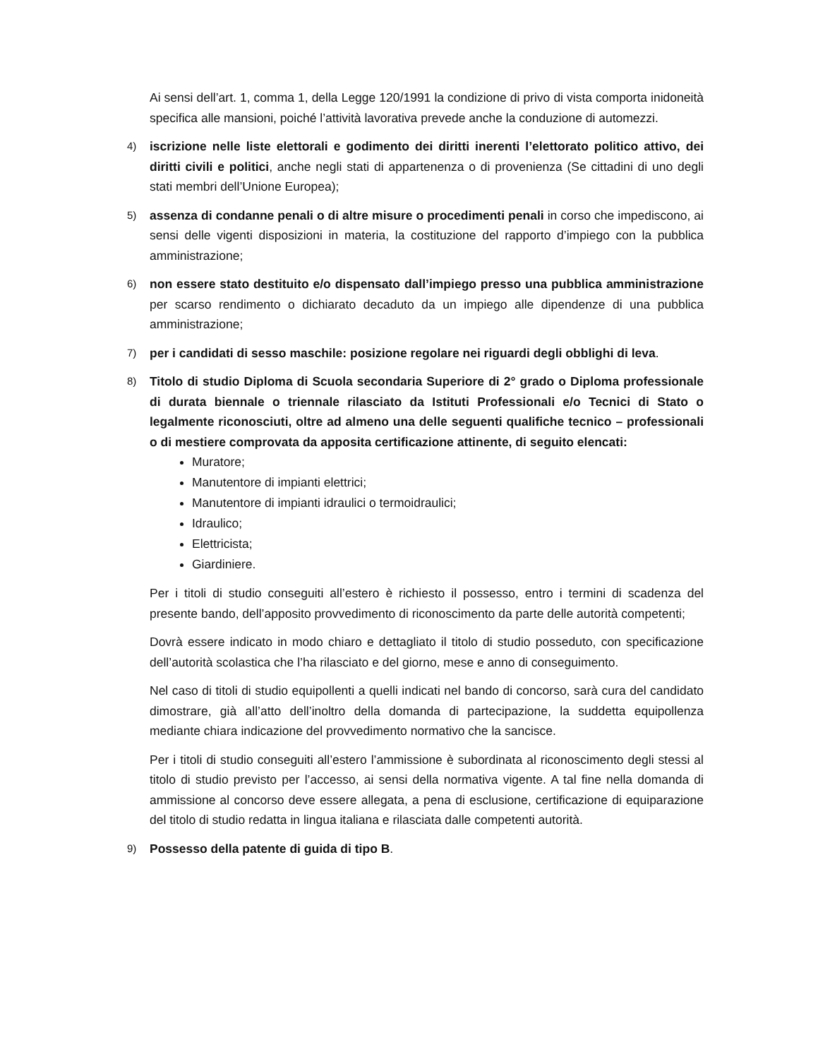Ai sensi dell’art. 1, comma 1, della Legge 120/1991 la condizione di privo di vista comporta inidoneità specifica alle mansioni, poiché l’attività lavorativa prevede anche la conduzione di automezzi.
4)
iscrizione nelle liste elettorali e godimento dei diritti inerenti l’elettorato politico attivo, dei diritti civili e politici, anche negli stati di appartenenza o di provenienza (Se cittadini di uno degli stati membri dell’Unione Europea);
5)
assenza di condanne penali o di altre misure o procedimenti penali in corso che impediscono, ai sensi delle vigenti disposizioni in materia, la costituzione del rapporto d’impiego con la pubblica amministrazione;
6)
non essere stato destituito e/o dispensato dall’impiego presso una pubblica amministrazione per scarso rendimento o dichiarato decaduto da un impiego alle dipendenze di una pubblica amministrazione;
7)
per i candidati di sesso maschile: posizione regolare nei riguardi degli obblighi di leva.
8)
Titolo di studio Diploma di Scuola secondaria Superiore di 2° grado o Diploma professionale di durata biennale o triennale rilasciato da Istituti Professionali e/o Tecnici di Stato o legalmente riconosciuti, oltre ad almeno una delle seguenti qualifiche tecnico – professionali o di mestiere comprovata da apposita certificazione attinente, di seguito elencati:
Muratore;
Manutentore di impianti elettrici;
Manutentore di impianti idraulici o termoidraulici;
Idraulico;
Elettricista;
Giardiniere.
Per i titoli di studio conseguiti all’estero è richiesto il possesso, entro i termini di scadenza del presente bando, dell’apposito provvedimento di riconoscimento da parte delle autorità competenti;
Dovrà essere indicato in modo chiaro e dettagliato il titolo di studio posseduto, con specificazione dell’autorità scolastica che l’ha rilasciato e del giorno, mese e anno di conseguimento.
Nel caso di titoli di studio equipollenti a quelli indicati nel bando di concorso, sarà cura del candidato dimostrare, già all’atto dell’inoltro della domanda di partecipazione, la suddetta equipollenza mediante chiara indicazione del provvedimento normativo che la sancisce.
Per i titoli di studio conseguiti all’estero l’ammissione è subordinata al riconoscimento degli stessi al titolo di studio previsto per l’accesso, ai sensi della normativa vigente. A tal fine nella domanda di ammissione al concorso deve essere allegata, a pena di esclusione, certificazione di equiparazione del titolo di studio redatta in lingua italiana e rilasciata dalle competenti autorità.
9)
Possesso della patente di guida di tipo B.